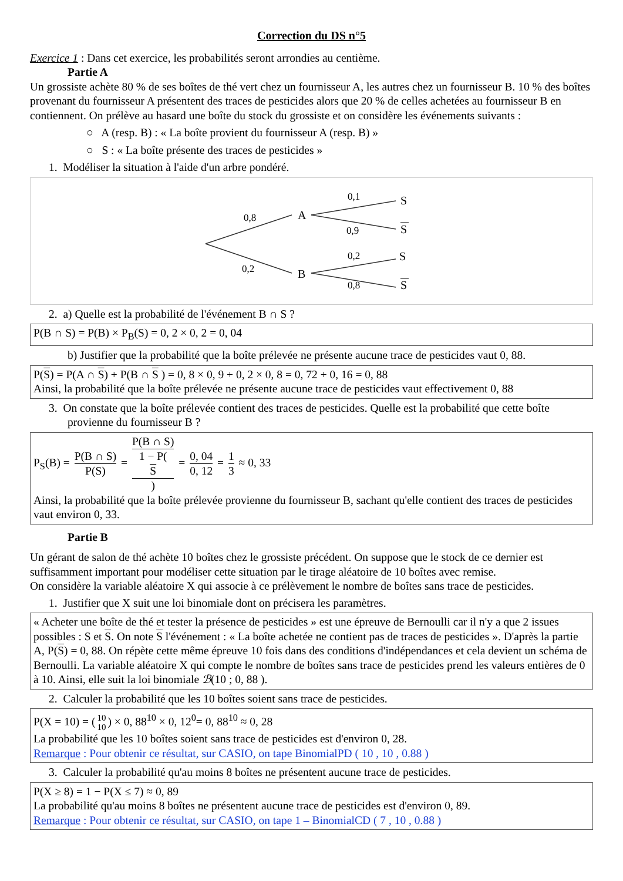Correction du DS n°5
Exercice 1 : Dans cet exercice, les probabilités seront arrondies au centième.
Partie A
Un grossiste achète 80 % de ses boîtes de thé vert chez un fournisseur A, les autres chez un fournisseur B. 10 % des boîtes provenant du fournisseur A présentent des traces de pesticides alors que 20 % de celles achetées au fournisseur B en contiennent. On prélève au hasard une boîte du stock du grossiste et on considère les événements suivants :
○ A (resp. B) : « La boîte provient du fournisseur A (resp. B) »
○ S : « La boîte présente des traces de pesticides »
1. Modéliser la situation à l'aide d'un arbre pondéré.
0,8
0,2
0,1
0,9
0,2
0,8
A
B
S
S
S
S
2. a) Quelle est la probabilité de l'événement B ∩ S ?
P(B ∩ S) = P(B) × P<sub>B</sub>(S) = 0, 2 × 0, 2 = 0, 04
b) Justifier que la probabilité que la boîte prélevée ne présente aucune trace de pesticides vaut 0, 88.
P(S) = P(A ∩ S) + P(B ∩ S ) = 0, 8 × 0, 9 + 0, 2 × 0, 8 = 0, 72 + 0, 16 = 0, 88
Ainsi, la probabilité que la boîte prélevée ne présente aucune trace de pesticides vaut effectivement 0, 88
3. On constate que la boîte prélevée contient des traces de pesticides. Quelle est la probabilité que cette boîte provienne du fournisseur B ?
P<sub>S</sub>(B) = P(B ∩ S) P(S) = P(B ∩ S) 1 − P(S) = 0, 04 0, 12 = 1 3 ≈ 0, 33
Ainsi, la probabilité que la boîte prélevée provienne du fournisseur B, sachant qu'elle contient des traces de pesticides vaut environ 0, 33.
Partie B
Un gérant de salon de thé achète 10 boîtes chez le grossiste précédent. On suppose que le stock de ce dernier est suffisamment important pour modéliser cette situation par le tirage aléatoire de 10 boîtes avec remise.
On considère la variable aléatoire X qui associe à ce prélèvement le nombre de boîtes sans trace de pesticides.
1. Justifier que X suit une loi binomiale dont on précisera les paramètres.
« Acheter une boîte de thé et tester la présence de pesticides » est une épreuve de Bernoulli car il n'y a que 2 issues possibles : S et S. On note S l'événement : « La boîte achetée ne contient pas de traces de pesticides ». D'après la partie A, P(S) = 0, 88. On répète cette même épreuve 10 fois dans des conditions d'indépendances et cela devient un schéma de Bernoulli. La variable aléatoire X qui compte le nombre de boîtes sans trace de pesticides prend les valeurs entières de 0 à 10. Ainsi, elle suit la loi binomiale ℬ(10 ; 0, 88 ).
2. Calculer la probabilité que les 10 boîtes soient sans trace de pesticides.
P(X = 10) = (10 10) × 0, 88<sup>10</sup> × 0, 12<sup>0</sup>= 0, 88<sup>10</sup> ≈ 0, 28
La probabilité que les 10 boîtes soient sans trace de pesticides est d'environ 0, 28.
Remarque : Pour obtenir ce résultat, sur CASIO, on tape BinomialPD ( 10 , 10 , 0.88 )
3. Calculer la probabilité qu'au moins 8 boîtes ne présentent aucune trace de pesticides.
P(X ≥ 8) = 1 − P(X ≤ 7) ≈ 0, 89
La probabilité qu'au moins 8 boîtes ne présentent aucune trace de pesticides est d'environ 0, 89.
Remarque : Pour obtenir ce résultat, sur CASIO, on tape 1 – BinomialCD ( 7 , 10 , 0.88 )